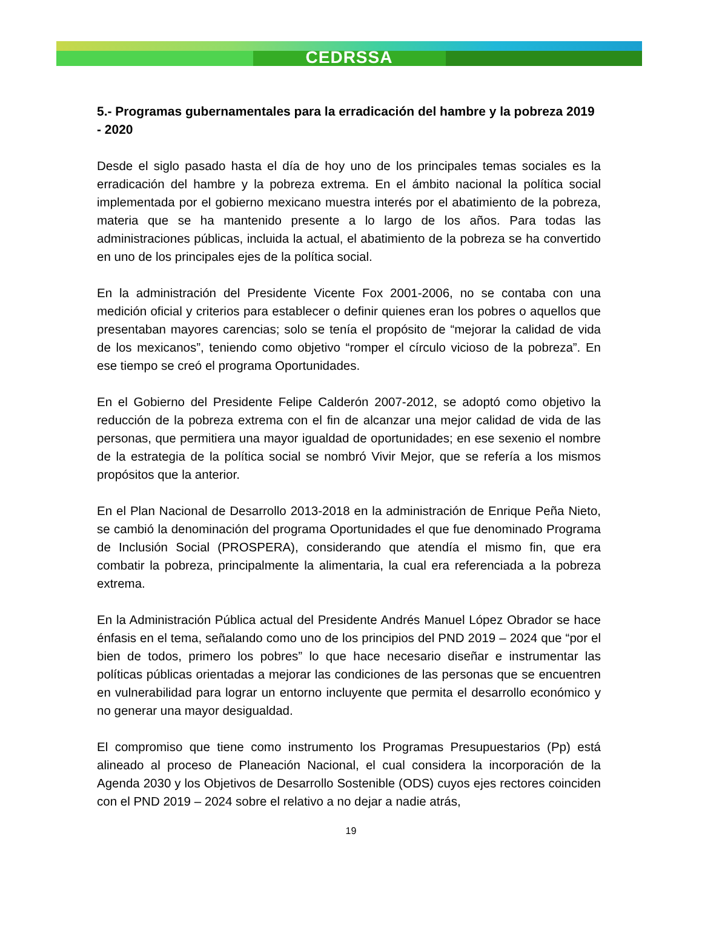CEDRSSA
5.- Programas gubernamentales para la erradicación del hambre y la pobreza 2019 - 2020
Desde el siglo pasado hasta el día de hoy uno de los principales temas sociales es la erradicación del hambre y la pobreza extrema. En el ámbito nacional la política social implementada por el gobierno mexicano muestra interés por el abatimiento de la pobreza, materia que se ha mantenido presente a lo largo de los años. Para todas las administraciones públicas, incluida la actual, el abatimiento de la pobreza se ha convertido en uno de los principales ejes de la política social.
En la administración del Presidente Vicente Fox 2001-2006, no se contaba con una medición oficial y criterios para establecer o definir quienes eran los pobres o aquellos que presentaban mayores carencias; solo se tenía el propósito de “mejorar la calidad de vida de los mexicanos”, teniendo como objetivo “romper el círculo vicioso de la pobreza”. En ese tiempo se creó el programa Oportunidades.
En el Gobierno del Presidente Felipe Calderón 2007-2012, se adoptó como objetivo la reducción de la pobreza extrema con el fin de alcanzar una mejor calidad de vida de las personas, que permitiera una mayor igualdad de oportunidades; en ese sexenio el nombre de la estrategia de la política social se nombró Vivir Mejor, que se refería a los mismos propósitos que la anterior.
En el Plan Nacional de Desarrollo 2013-2018 en la administración de Enrique Peña Nieto, se cambió la denominación del programa Oportunidades el que fue denominado Programa de Inclusión Social (PROSPERA), considerando que atendía el mismo fin, que era combatir la pobreza, principalmente la alimentaria, la cual era referenciada a la pobreza extrema.
En la Administración Pública actual del Presidente Andrés Manuel López Obrador se hace énfasis en el tema, señalando como uno de los principios del PND 2019 – 2024 que “por el bien de todos, primero los pobres” lo que hace necesario diseñar e instrumentar las políticas públicas orientadas a mejorar las condiciones de las personas que se encuentren en vulnerabilidad para lograr un entorno incluyente que permita el desarrollo económico y no generar una mayor desigualdad.
El compromiso que tiene como instrumento los Programas Presupuestarios (Pp) está alineado al proceso de Planeación Nacional, el cual considera la incorporación de la Agenda 2030 y los Objetivos de Desarrollo Sostenible (ODS) cuyos ejes rectores coinciden con el PND 2019 – 2024 sobre el relativo a no dejar a nadie atrás,
19